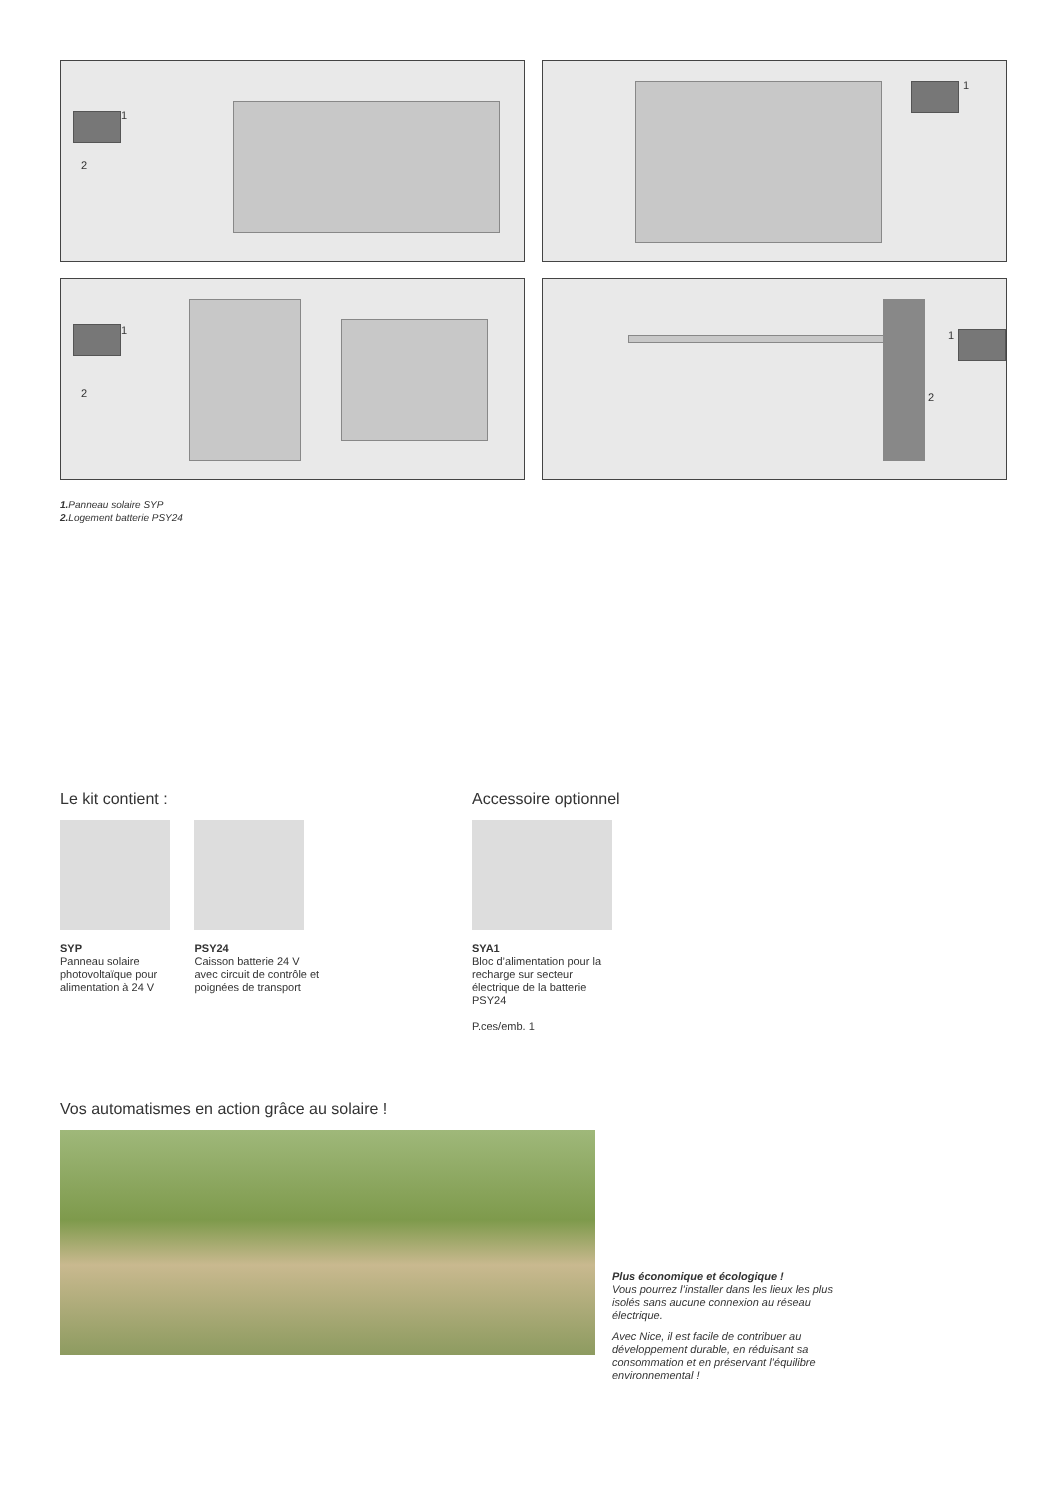1
2
1
1
2
1
2
1. Panneau solaire SYP
2. Logement batterie PSY24
Le kit contient :
SYP
Panneau solaire photovoltaïque pour alimentation à 24 V
PSY24
Caisson batterie 24 V avec circuit de contrôle et poignées de transport
Accessoire optionnel
SYA1
Bloc d’alimentation pour la recharge sur secteur électrique de la batterie PSY24
P.ces/emb. 1
Vos automatismes en action grâce au solaire !
Plus économique et écologique !
Vous pourrez l’installer dans les lieux les plus isolés sans aucune connexion au réseau électrique.
Avec Nice, il est facile de contribuer au développement durable, en réduisant sa consommation et en préservant l’équilibre environnemental !